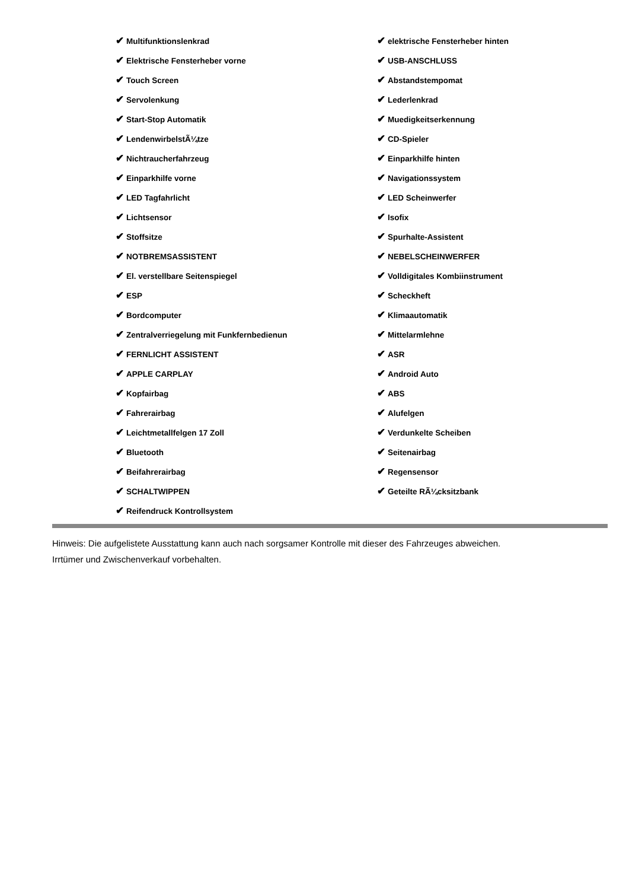| ✔ Multifunktionslenkrad | ✔ elektrische Fensterheber hinten |
| ✔ Elektrische Fensterheber vorne | ✔ USB-ANSCHLUSS |
| ✔ Touch Screen | ✔ Abstandstempomat |
| ✔ Servolenkung | ✔ Lederlenkrad |
| ✔ Start-Stop Automatik | ✔ Muedigkeitserkennung |
| ✔ LendenwirbelstÃ¼tze | ✔ CD-Spieler |
| ✔ Nichtraucherfahrzeug | ✔ Einparkhilfe hinten |
| ✔ Einparkhilfe vorne | ✔ Navigationssystem |
| ✔ LED Tagfahrlicht | ✔ LED Scheinwerfer |
| ✔ Lichtsensor | ✔ Isofix |
| ✔ Stoffsitze | ✔ Spurhalte-Assistent |
| ✔ NOTBREMSASSISTENT | ✔ NEBELSCHEINWERFER |
| ✔ El. verstellbare Seitenspiegel | ✔ Volldigitales Kombiinstrument |
| ✔ ESP | ✔ Scheckheft |
| ✔ Bordcomputer | ✔ Klimaautomatik |
| ✔ Zentralverriegelung mit Funkfernbedienun | ✔ Mittelarmlehne |
| ✔ FERNLICHT ASSISTENT | ✔ ASR |
| ✔ APPLE CARPLAY | ✔ Android Auto |
| ✔ Kopfairbag | ✔ ABS |
| ✔ Fahrerairbag | ✔ Alufelgen |
| ✔ Leichtmetallfelgen 17 Zoll | ✔ Verdunkelte Scheiben |
| ✔ Bluetooth | ✔ Seitenairbag |
| ✔ Beifahrerairbag | ✔ Regensensor |
| ✔ SCHALTWIPPEN | ✔ Geteilte RÃ¼cksitzbank |
| ✔ Reifendruck Kontrollsystem | |
Hinweis: Die aufgelistete Ausstattung kann auch nach sorgsamer Kontrolle mit dieser des Fahrzeuges abweichen. Irrtümer und Zwischenverkauf vorbehalten.